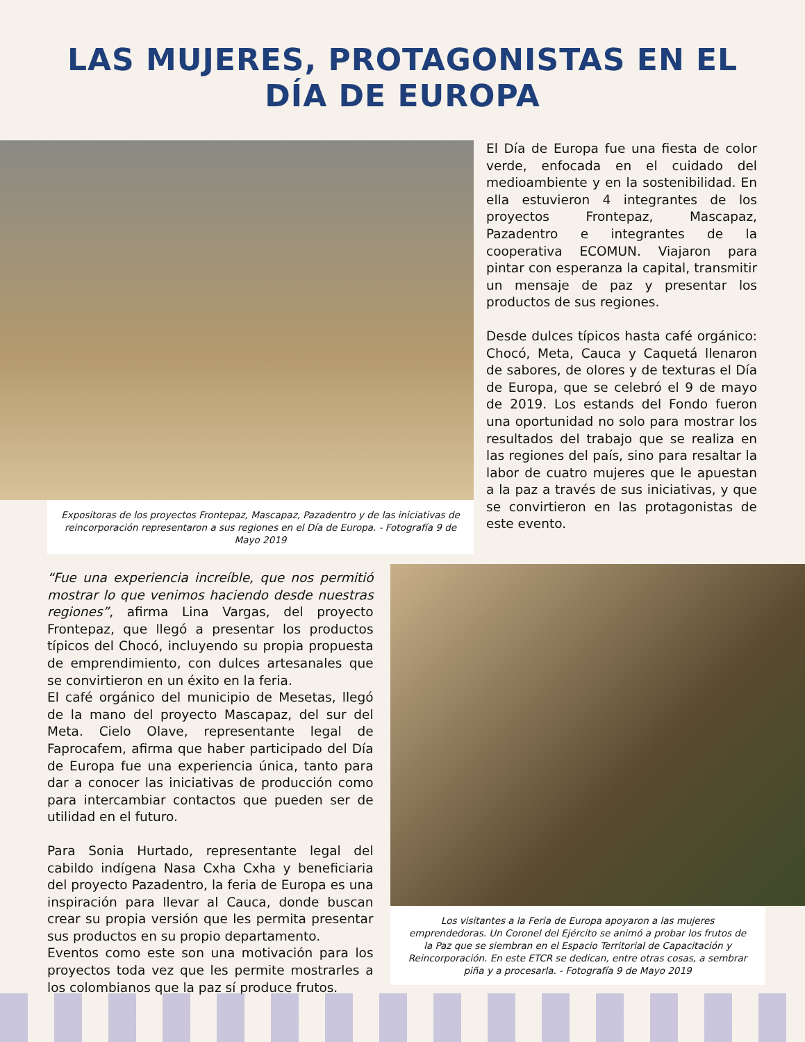LAS MUJERES, PROTAGONISTAS EN EL
DÍA DE EUROPA
Expositoras de los proyectos Frontepaz, Mascapaz, Pazadentro y de las iniciativas de reincorporación representaron a sus regiones en el Día de Europa. - Fotografía 9 de Mayo 2019
El Día de Europa fue una fiesta de color verde, enfocada en el cuidado del medioambiente y en la sostenibilidad. En ella estuvieron 4 integrantes de los proyectos Frontepaz, Mascapaz, Pazadentro e integrantes de la cooperativa ECOMUN. Viajaron para pintar con esperanza la capital, transmitir un mensaje de paz y presentar los productos de sus regiones.
Desde dulces típicos hasta café orgánico: Chocó, Meta, Cauca y Caquetá llenaron de sabores, de olores y de texturas el Día de Europa, que se celebró el 9 de mayo de 2019. Los estands del Fondo fueron una oportunidad no solo para mostrar los resultados del trabajo que se realiza en las regiones del país, sino para resaltar la labor de cuatro mujeres que le apuestan a la paz a través de sus iniciativas, y que se convirtieron en las protagonistas de este evento.
“Fue una experiencia increíble, que nos permitió mostrar lo que venimos haciendo desde nuestras regiones”, afirma Lina Vargas, del proyecto Frontepaz, que llegó a presentar los productos típicos del Chocó, incluyendo su propia propuesta de emprendimiento, con dulces artesanales que se convirtieron en un éxito en la feria.
El café orgánico del municipio de Mesetas, llegó de la mano del proyecto Mascapaz, del sur del Meta. Cielo Olave, representante legal de Faprocafem, afirma que haber participado del Día de Europa fue una experiencia única, tanto para dar a conocer las iniciativas de producción como para intercambiar contactos que pueden ser de utilidad en el futuro.
Para Sonia Hurtado, representante legal del cabildo indígena Nasa Cxha Cxha y beneficiaria del proyecto Pazadentro, la feria de Europa es una inspiración para llevar al Cauca, donde buscan crear su propia versión que les permita presentar sus productos en su propio departamento.
Eventos como este son una motivación para los proyectos toda vez que les permite mostrarles a los colombianos que la paz sí produce frutos.
Los visitantes a la Feria de Europa apoyaron a las mujeres emprendedoras. Un Coronel del Ejército se animó a probar los frutos de la Paz que se siembran en el Espacio Territorial de Capacitación y Reincorporación. En este ETCR se dedican, entre otras cosas, a sembrar piña y a procesarla. - Fotografía 9 de Mayo 2019